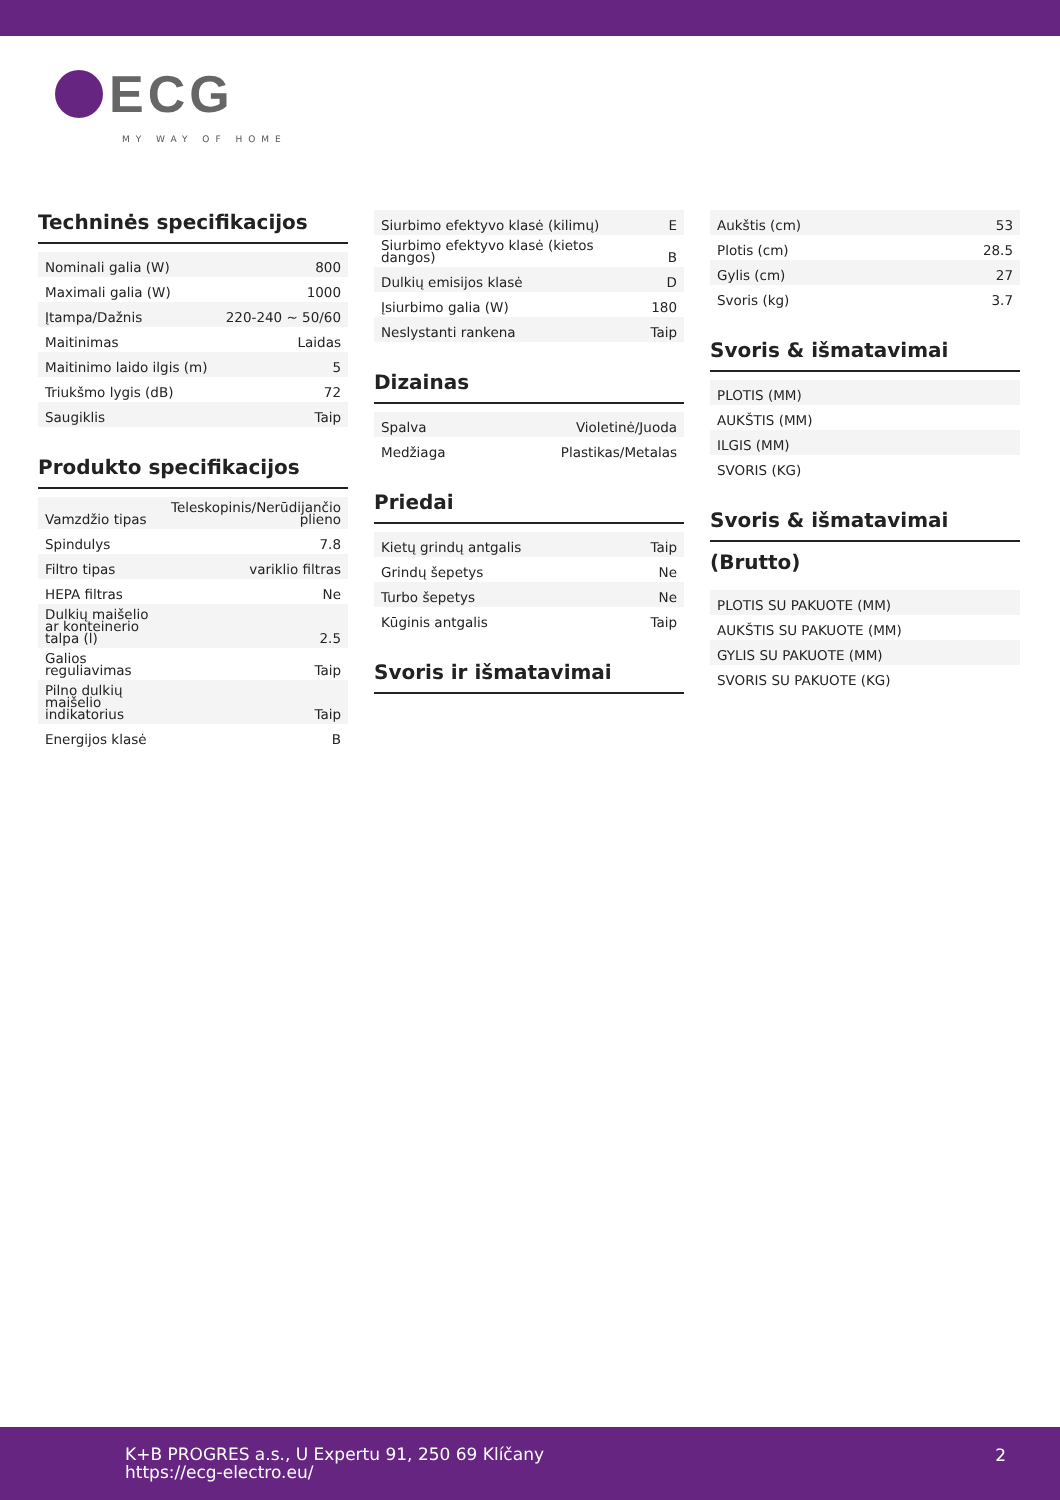ECG
MY WAY OF HOME
Techninės specifikacijos
| Nominali galia (W) | 800 |
| Maximali galia (W) | 1000 |
| Įtampa/Dažnis | 220-240 ~ 50/60 |
| Maitinimas | Laidas |
| Maitinimo laido ilgis (m) | 5 |
| Triukšmo lygis (dB) | 72 |
| Saugiklis | Taip |
Produkto specifikacijos
| Vamzdžio tipas | Teleskopinis/Nerūdijančio plieno |
| Spindulys | 7.8 |
| Filtro tipas | variklio filtras |
| HEPA filtras | Ne |
| Dulkių maišelio ar konteinerio talpa (l) | 2.5 |
| Galios reguliavimas | Taip |
| Pilno dulkių maišelio indikatorius | Taip |
| Energijos klasė | B |
| Siurbimo efektyvo klasė (kilimų) | E |
| Siurbimo efektyvo klasė (kietos dangos) | B |
| Dulkių emisijos klasė | D |
| Įsiurbimo galia (W) | 180 |
| Neslystanti rankena | Taip |
Dizainas
| Spalva | Violetinė/Juoda |
| Medžiaga | Plastikas/Metalas |
Priedai
| Kietų grindų antgalis | Taip |
| Grindų šepetys | Ne |
| Turbo šepetys | Ne |
| Kūginis antgalis | Taip |
Svoris ir išmatavimai
| Aukštis (cm) | 53 |
| Plotis (cm) | 28.5 |
| Gylis (cm) | 27 |
| Svoris (kg) | 3.7 |
Svoris & išmatavimai
| PLOTIS (MM) |
| AUKŠTIS (MM) |
| ILGIS (MM) |
| SVORIS (KG) |
Svoris & išmatavimai
(Brutto)
| PLOTIS SU PAKUOTE (MM) |
| AUKŠTIS SU PAKUOTE (MM) |
| GYLIS SU PAKUOTE (MM) |
| SVORIS SU PAKUOTE (KG) |
K+B PROGRES a.s., U Expertu 91, 250 69 Klíčany
https://ecg-electro.eu/
2